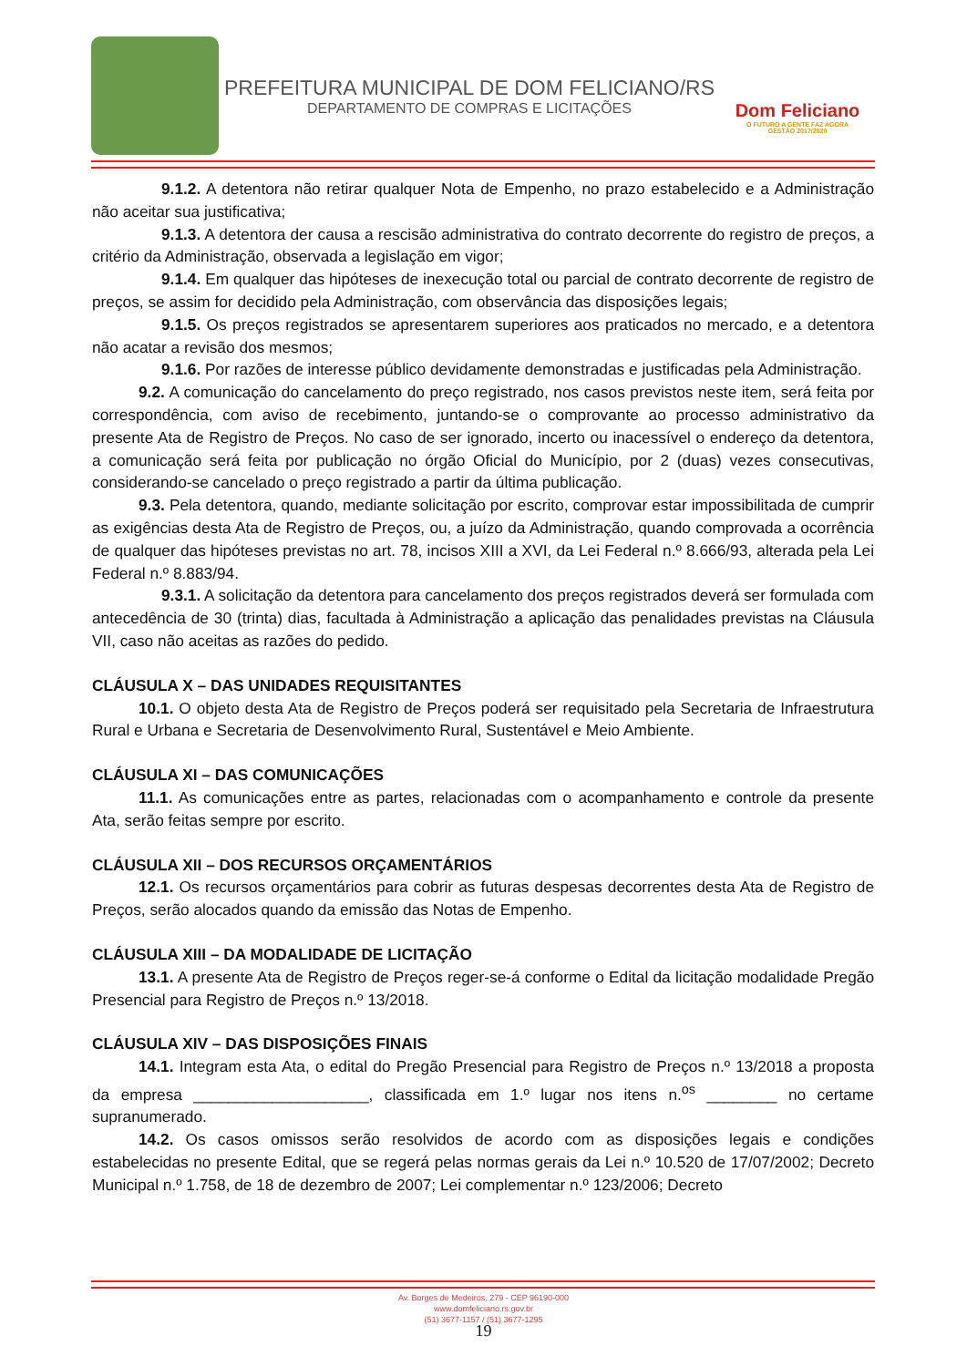PREFEITURA MUNICIPAL DE DOM FELICIANO/RS
DEPARTAMENTO DE COMPRAS E LICITAÇÕES
Dom Feliciano
O FUTURO A GENTE FAZ AGORA
GESTÃO 2017/2020
9.1.2. A detentora não retirar qualquer Nota de Empenho, no prazo estabelecido e a Administração não aceitar sua justificativa;
9.1.3. A detentora der causa a rescisão administrativa do contrato decorrente do registro de preços, a critério da Administração, observada a legislação em vigor;
9.1.4. Em qualquer das hipóteses de inexecução total ou parcial de contrato decorrente de registro de preços, se assim for decidido pela Administração, com observância das disposições legais;
9.1.5. Os preços registrados se apresentarem superiores aos praticados no mercado, e a detentora não acatar a revisão dos mesmos;
9.1.6. Por razões de interesse público devidamente demonstradas e justificadas pela Administração.
9.2. A comunicação do cancelamento do preço registrado, nos casos previstos neste item, será feita por correspondência, com aviso de recebimento, juntando-se o comprovante ao processo administrativo da presente Ata de Registro de Preços. No caso de ser ignorado, incerto ou inacessível o endereço da detentora, a comunicação será feita por publicação no órgão Oficial do Município, por 2 (duas) vezes consecutivas, considerando-se cancelado o preço registrado a partir da última publicação.
9.3. Pela detentora, quando, mediante solicitação por escrito, comprovar estar impossibilitada de cumprir as exigências desta Ata de Registro de Preços, ou, a juízo da Administração, quando comprovada a ocorrência de qualquer das hipóteses previstas no art. 78, incisos XIII a XVI, da Lei Federal n.º 8.666/93, alterada pela Lei Federal n.º 8.883/94.
9.3.1. A solicitação da detentora para cancelamento dos preços registrados deverá ser formulada com antecedência de 30 (trinta) dias, facultada à Administração a aplicação das penalidades previstas na Cláusula VII, caso não aceitas as razões do pedido.
CLÁUSULA X – DAS UNIDADES REQUISITANTES
10.1. O objeto desta Ata de Registro de Preços poderá ser requisitado pela Secretaria de Infraestrutura Rural e Urbana e Secretaria de Desenvolvimento Rural, Sustentável e Meio Ambiente.
CLÁUSULA XI – DAS COMUNICAÇÕES
11.1. As comunicações entre as partes, relacionadas com o acompanhamento e controle da presente Ata, serão feitas sempre por escrito.
CLÁUSULA XII – DOS RECURSOS ORÇAMENTÁRIOS
12.1. Os recursos orçamentários para cobrir as futuras despesas decorrentes desta Ata de Registro de Preços, serão alocados quando da emissão das Notas de Empenho.
CLÁUSULA XIII – DA MODALIDADE DE LICITAÇÃO
13.1. A presente Ata de Registro de Preços reger-se-á conforme o Edital da licitação modalidade Pregão Presencial para Registro de Preços n.º 13/2018.
CLÁUSULA XIV – DAS DISPOSIÇÕES FINAIS
14.1. Integram esta Ata, o edital do Pregão Presencial para Registro de Preços n.º 13/2018 a proposta da empresa ____________________, classificada em 1.º lugar nos itens n.<sup>os</sup> ________ no certame supranumerado.
14.2. Os casos omissos serão resolvidos de acordo com as disposições legais e condições estabelecidas no presente Edital, que se regerá pelas normas gerais da Lei n.º 10.520 de 17/07/2002; Decreto Municipal n.º 1.758, de 18 de dezembro de 2007; Lei complementar n.º 123/2006; Decreto
Av. Borges de Medeiros, 279 - CEP 96190-000
www.domfeliciano.rs.gov.br
(51) 3677-1157 / (51) 3677-1295
19